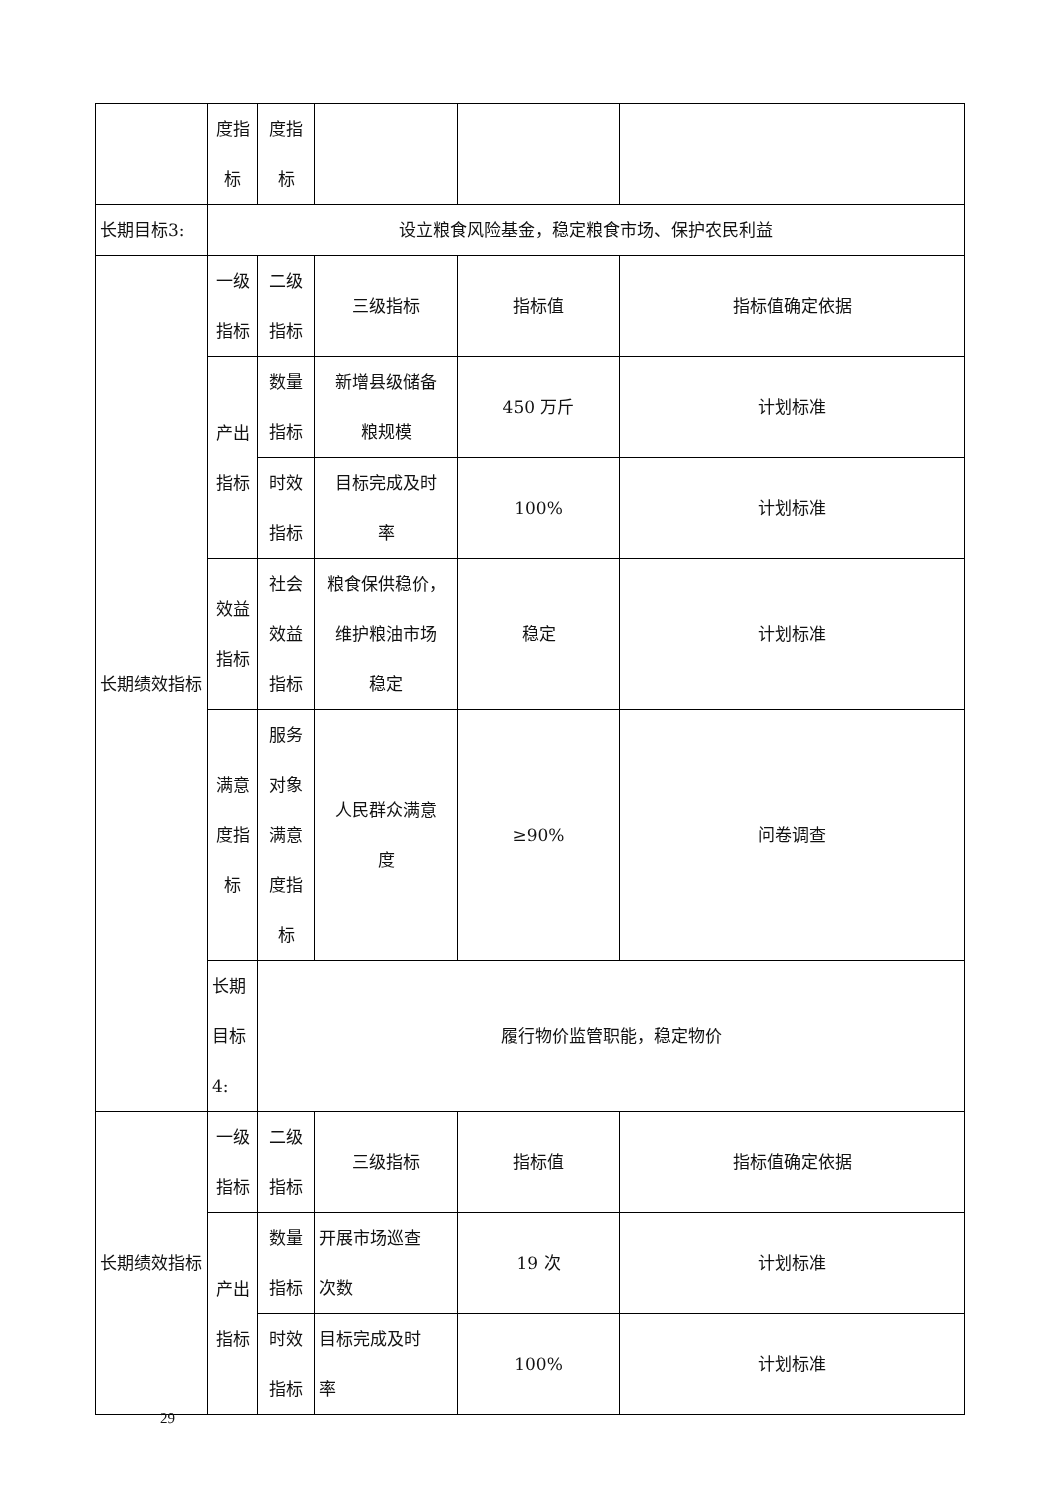| | 度指 标 | 度指 标 | | | |
| 长期目标3: | 设立粮食风险基金，稳定粮食市场、保护农民利益 | | | | |
| 长期绩效指标 | 一级 指标 | 二级 指标 | 三级指标 | 指标值 | 指标值确定依据 |
| | 产出 指标 | 数量 指标 | 新增县级储备 粮规模 | 450 万斤 | 计划标准 |
| | | 时效 指标 | 目标完成及时 率 | 100% | 计划标准 |
| | 效益 指标 | 社会 效益 指标 | 粮食保供稳价， 维护粮油市场 稳定 | 稳定 | 计划标准 |
| | 满意 度指 标 | 服务 对象 满意 度指 标 | 人民群众满意 度 | ≥90% | 问卷调查 |
| | 长期目标4: | 履行物价监管职能，稳定物价 | | | |
| 长期绩效指标 | 一级 指标 | 二级 指标 | 三级指标 | 指标值 | 指标值确定依据 |
| | 产出 指标 | 数量 指标 | 开展市场巡查 次数 | 19 次 | 计划标准 |
| | | 时效 指标 | 目标完成及时 率 | 100% | 计划标准 |
29